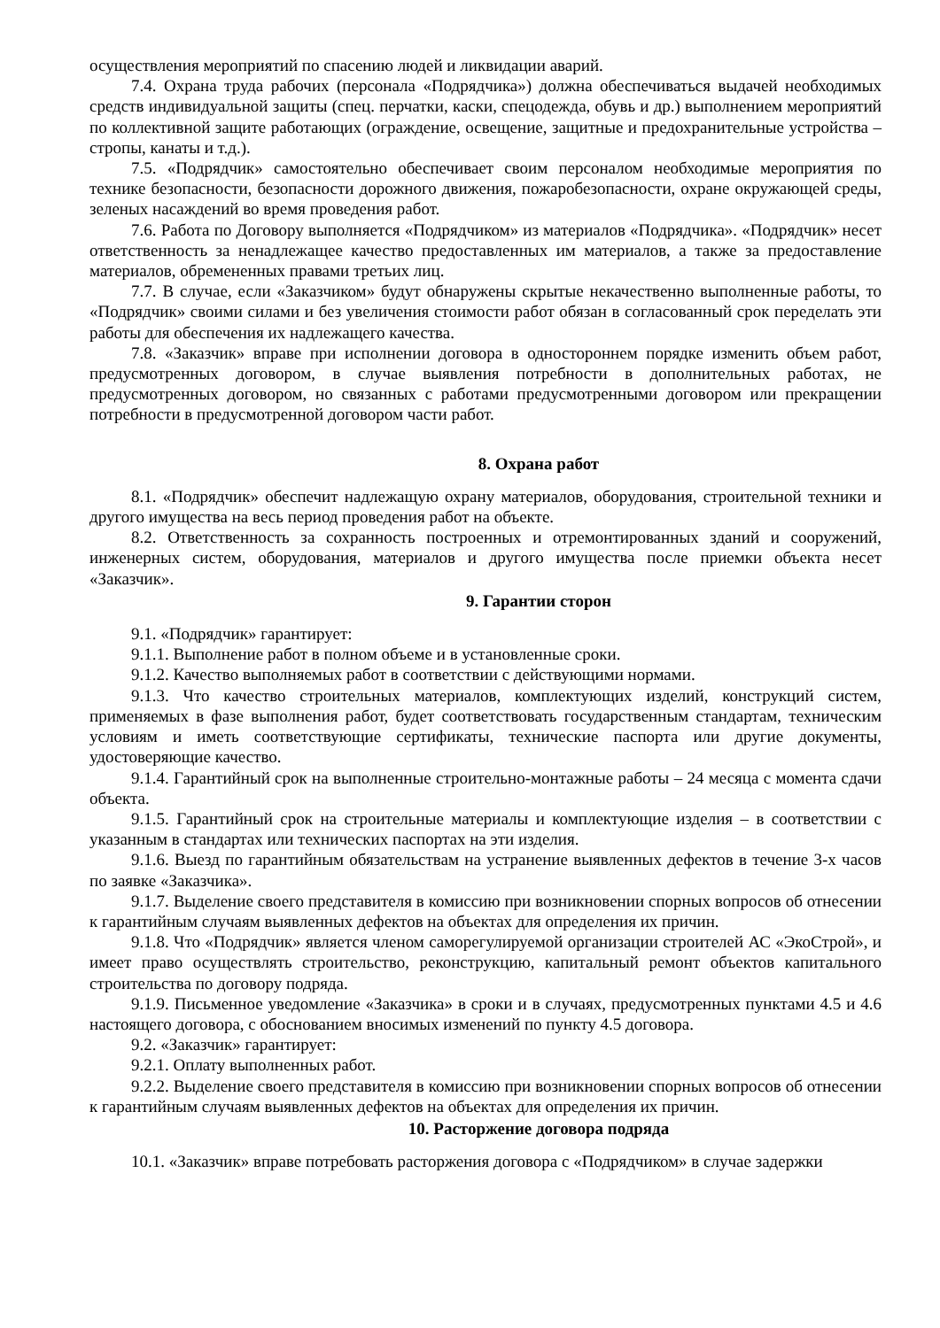осуществления мероприятий по спасению людей и ликвидации аварий.
7.4. Охрана труда рабочих (персонала «Подрядчика») должна обеспечиваться выдачей необходимых средств индивидуальной защиты (спец. перчатки, каски, спецодежда, обувь и др.) выполнением мероприятий по коллективной защите работающих (ограждение, освещение, защитные и предохранительные устройства – стропы, канаты и т.д.).
7.5. «Подрядчик» самостоятельно обеспечивает своим персоналом необходимые мероприятия по технике безопасности, безопасности дорожного движения, пожаробезопасности, охране окружающей среды, зеленых насаждений во время проведения работ.
7.6. Работа по Договору выполняется «Подрядчиком» из материалов «Подрядчика». «Подрядчик» несет ответственность за ненадлежащее качество предоставленных им материалов, а также за предоставление материалов, обремененных правами третьих лиц.
7.7. В случае, если «Заказчиком» будут обнаружены скрытые некачественно выполненные работы, то «Подрядчик» своими силами и без увеличения стоимости работ обязан в согласованный срок переделать эти работы для обеспечения их надлежащего качества.
7.8. «Заказчик» вправе при исполнении договора в одностороннем порядке изменить объем работ, предусмотренных договором, в случае выявления потребности в дополнительных работах, не предусмотренных договором, но связанных с работами предусмотренными договором или прекращении потребности в предусмотренной договором части работ.
8. Охрана работ
8.1. «Подрядчик» обеспечит надлежащую охрану материалов, оборудования, строительной техники и другого имущества на весь период проведения работ на объекте.
8.2. Ответственность за сохранность построенных и отремонтированных зданий и сооружений, инженерных систем, оборудования, материалов и другого имущества после приемки объекта несет «Заказчик».
9. Гарантии сторон
9.1. «Подрядчик» гарантирует:
9.1.1. Выполнение работ в полном объеме и в установленные сроки.
9.1.2. Качество выполняемых работ в соответствии с действующими нормами.
9.1.3. Что качество строительных материалов, комплектующих изделий, конструкций систем, применяемых в фазе выполнения работ, будет соответствовать государственным стандартам, техническим условиям и иметь соответствующие сертификаты, технические паспорта или другие документы, удостоверяющие качество.
9.1.4. Гарантийный срок на выполненные строительно-монтажные работы – 24 месяца с момента сдачи объекта.
9.1.5. Гарантийный срок на строительные материалы и комплектующие изделия – в соответствии с указанным в стандартах или технических паспортах на эти изделия.
9.1.6. Выезд по гарантийным обязательствам на устранение выявленных дефектов в течение 3-х часов по заявке «Заказчика».
9.1.7. Выделение своего представителя в комиссию при возникновении спорных вопросов об отнесении к гарантийным случаям выявленных дефектов на объектах для определения их причин.
9.1.8. Что «Подрядчик» является членом саморегулируемой организации строителей АС «ЭкоСтрой», и имеет право осуществлять строительство, реконструкцию, капитальный ремонт объектов капитального строительства по договору подряда.
9.1.9. Письменное уведомление «Заказчика» в сроки и в случаях, предусмотренных пунктами 4.5 и 4.6 настоящего договора, с обоснованием вносимых изменений по пункту 4.5 договора.
9.2. «Заказчик» гарантирует:
9.2.1. Оплату выполненных работ.
9.2.2. Выделение своего представителя в комиссию при возникновении спорных вопросов об отнесении к гарантийным случаям выявленных дефектов на объектах для определения их причин.
10. Расторжение договора подряда
10.1. «Заказчик» вправе потребовать расторжения договора с «Подрядчиком» в случае задержки